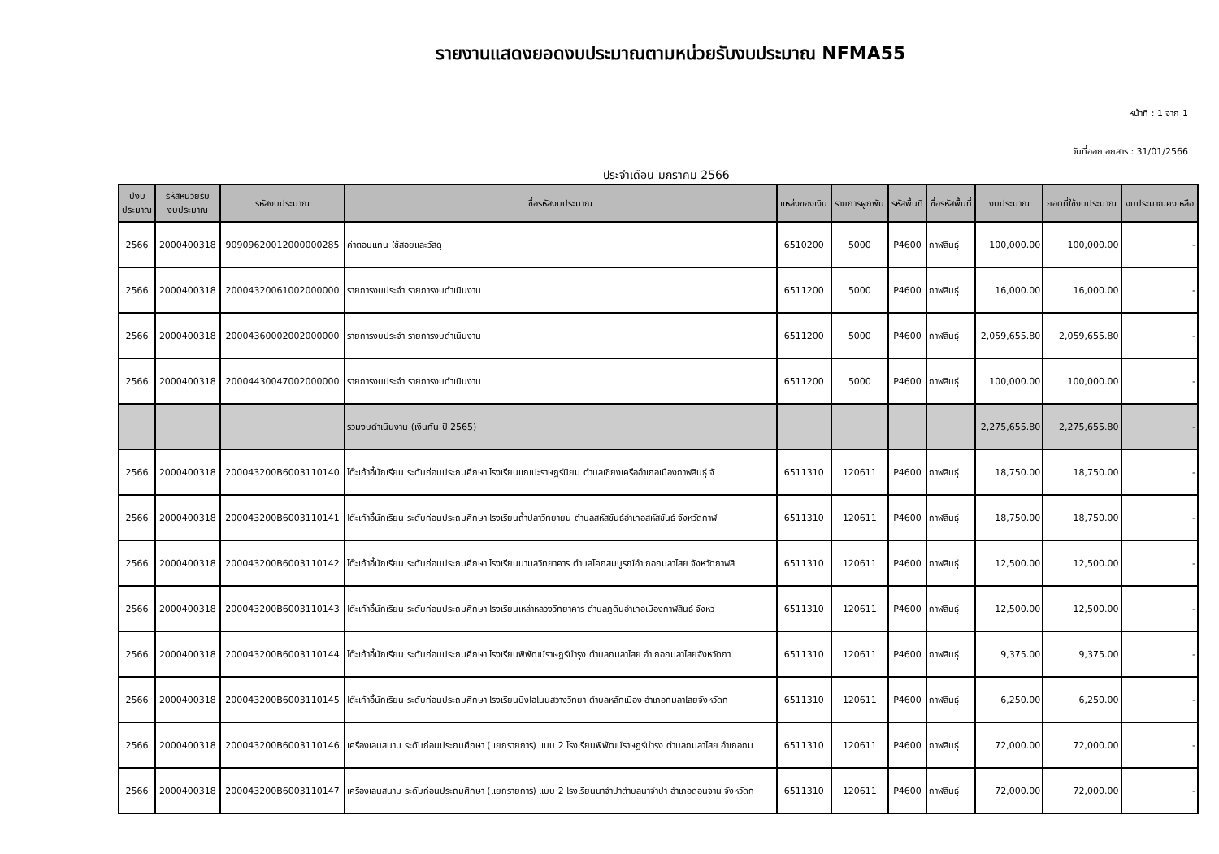รายงานแสดงยอดงบประมาณตามหน่วยรับงบประมาณ NFMA55
หน้าที่ : 1 จาก 1
วันที่ออกเอกสาร : 31/01/2566
ประจำเดือน มกราคม 2566
| ปีงบ ประมาณ | รหัสหน่วยรับ งบประมาณ | รหัสงบประมาณ | ชื่อรหัสงบประมาณ | แหล่งของเงิน | รายการผูกพัน | รหัสพื้นที่ | ชื่อรหัสพื้นที่ | งบประมาณ | ยอดที่ใช้งบประมาณ | งบประมาณคงเหลือ |
| --- | --- | --- | --- | --- | --- | --- | --- | --- | --- | --- |
| 2566 | 2000400318 | 90909620012000000285 | ค่าตอบแทน ใช้สอยและวัสดุ | 6510200 | 5000 | P4600 | กาฬสินธุ์ | 100,000.00 | 100,000.00 | - |
| 2566 | 2000400318 | 20004320061002000000 | รายการงบประจำ รายการงบดำเนินงาน | 6511200 | 5000 | P4600 | กาฬสินธุ์ | 16,000.00 | 16,000.00 | - |
| 2566 | 2000400318 | 20004360002002000000 | รายการงบประจำ รายการงบดำเนินงาน | 6511200 | 5000 | P4600 | กาฬสินธุ์ | 2,059,655.80 | 2,059,655.80 | - |
| 2566 | 2000400318 | 20004430047002000000 | รายการงบประจำ รายการงบดำเนินงาน | 6511200 | 5000 | P4600 | กาฬสินธุ์ | 100,000.00 | 100,000.00 | - |
| | | | รวมงบดำเนินงาน (เงินกัน ปี 2565) | | | | | 2,275,655.80 | 2,275,655.80 | - |
| 2566 | 2000400318 | 200043200B6003110140 | โต๊ะเก้าอี้นักเรียน ระดับก่อนประถมศึกษา โรงเรียนแกเปะราษฎร์นิยม ตำบลเชียงเครืออำเภอเมืองกาฬสินธุ์ จั | 6511310 | 120611 | P4600 | กาฬสินธุ์ | 18,750.00 | 18,750.00 | - |
| 2566 | 2000400318 | 200043200B6003110141 | โต๊ะเก้าอี้นักเรียน ระดับก่อนประถมศึกษา โรงเรียนถ้ำปลาวิทยายน ตำบลสหัสขันธ์อำเภอสหัสขันธ์ จังหวัดกาฬ | 6511310 | 120611 | P4600 | กาฬสินธุ์ | 18,750.00 | 18,750.00 | - |
| 2566 | 2000400318 | 200043200B6003110142 | โต๊ะเก้าอี้นักเรียน ระดับก่อนประถมศึกษา โรงเรียนนามลวิทยาคาร ตำบลโคกสมบูรณ์อำเภอกมลาไสย จังหวัดกาฬสิ | 6511310 | 120611 | P4600 | กาฬสินธุ์ | 12,500.00 | 12,500.00 | - |
| 2566 | 2000400318 | 200043200B6003110143 | โต๊ะเก้าอี้นักเรียน ระดับก่อนประถมศึกษา โรงเรียนเหล่าหลวงวิทยาคาร ตำบลภูดินอำเภอเมืองกาฬสินธุ์ จังหว | 6511310 | 120611 | P4600 | กาฬสินธุ์ | 12,500.00 | 12,500.00 | - |
| 2566 | 2000400318 | 200043200B6003110144 | โต๊ะเก้าอี้นักเรียน ระดับก่อนประถมศึกษา โรงเรียนพิพัฒน์ราษฎร์บำรุง ตำบลกมลาไสย อำเภอกมลาไสยจังหวัดกา | 6511310 | 120611 | P4600 | กาฬสินธุ์ | 9,375.00 | 9,375.00 | - |
| 2566 | 2000400318 | 200043200B6003110145 | โต๊ะเก้าอี้นักเรียน ระดับก่อนประถมศึกษา โรงเรียนบึงไฮโนนสวางวิทยา ตำบลหลักเมือง อำเภอกมลาไสยจังหวัดก | 6511310 | 120611 | P4600 | กาฬสินธุ์ | 6,250.00 | 6,250.00 | - |
| 2566 | 2000400318 | 200043200B6003110146 | เครื่องเล่นสนาม ระดับก่อนประถมศึกษา (แยกรายการ) แบบ 2 โรงเรียนพิพัฒน์ราษฎร์บำรุง ตำบลกมลาไสย อำเภอกม | 6511310 | 120611 | P4600 | กาฬสินธุ์ | 72,000.00 | 72,000.00 | - |
| 2566 | 2000400318 | 200043200B6003110147 | เครื่องเล่นสนาม ระดับก่อนประถมศึกษา (แยกรายการ) แบบ 2 โรงเรียนนาจำปาตำบลนาจำปา อำเภอดอนจาน จังหวัดก | 6511310 | 120611 | P4600 | กาฬสินธุ์ | 72,000.00 | 72,000.00 | - |